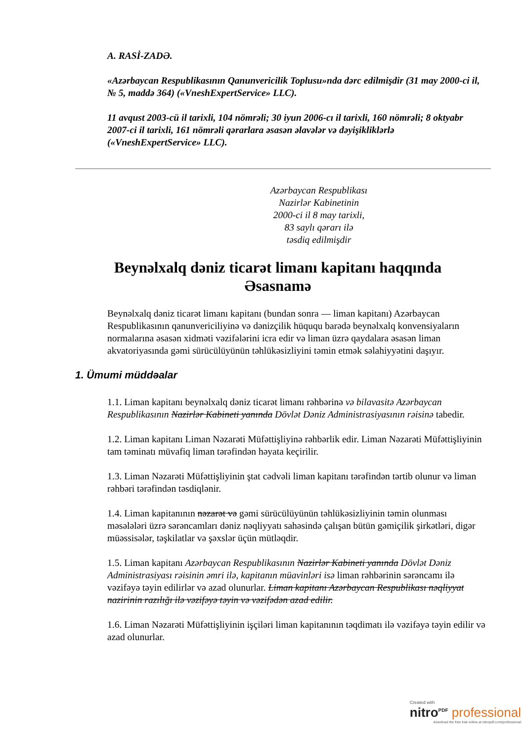A. RASİ-ZADƏ.
«Azərbaycan Respublikasının Qanunvericilik Toplusu»nda dərc edilmişdir (31 may 2000-ci il, № 5, maddə 364) («VneshExpertService» LLC).
11 avqust 2003-cü il tarixli, 104 nömrəli; 30 iyun 2006-cı il tarixli, 160 nömrəli; 8 oktyabr 2007-ci il tarixli, 161 nömrəli qərarlara əsasən əlavələr və dəyişikliklərlə («VneshExpertService» LLC).
Azərbaycan Respublikası
Nazirlər Kabinetinin
2000-ci il 8 may tarixli,
83 saylı qərarı ilə
təsdiq edilmişdir
Beynəlxalq dəniz ticarət limanı kapitanı haqqında Əsasnamə
Beynəlxalq dəniz ticarət limanı kapitanı (bundan sonra — liman kapitanı) Azərbaycan Respublikasının qanunvericiliyinə və dənizçilik hüququ barədə beynəlxalq konvensiyaların normalarına əsasən xidməti vəzifələrini icra edir və liman üzrə qaydalara əsasən liman akvatoriyasında gəmi sürücülüyünün təhlükəsizliyini təmin etmək səlahiyyətini daşıyır.
1. Ümumi müddəalar
1.1. Liman kapitanı beynəlxalq dəniz ticarət limanı rəhbərinə və bilavasitə Azərbaycan Respublikasının Nazirlər Kabineti yanında Dövlət Dəniz Administrasiyasının rəisinə tabedir.
1.2. Liman kapitanı Liman Nəzarəti Müfəttişliyinə rəhbərlik edir. Liman Nəzarəti Müfəttişliyinin tam təminatı müvafiq liman tərəfindən həyata keçirilir.
1.3. Liman Nəzarəti Müfəttişliyinin ştat cədvəli liman kapitanı tərəfindən tərtib olunur və liman rəhbəri tərəfindən təsdiqlənir.
1.4. Liman kapitanının nəzarət və gəmi sürücülüyünün təhlükəsizliyinin təmin olunması məsələləri üzrə sərəncamları dəniz nəqliyyatı sahəsində çalışan bütün gəmiçilik şirkətləri, digər müəssisələr, təşkilatlar və şəxslər üçün mütləqdir.
1.5. Liman kapitanı Azərbaycan Respublikasının Nazirlər Kabineti yanında Dövlət Dəniz Administrasiyası rəisinin əmri ilə, kapitanın müavinləri isə liman rəhbərinin sərəncamı ilə vəzifəyə təyin edilirlər və azad olunurlar. Liman kapitanı Azərbaycan Respublikası nəqliyyat nazirinin razılığı ilə vəzifəyə təyin və vəzifədən azad edilir.
1.6. Liman Nəzarəti Müfəttişliyinin işçiləri liman kapitanının təqdimatı ilə vəzifəyə təyin edilir və azad olunurlar.
Created with
nitro<sup>PDF</sup> professional
download the free trial online at nitropdf.com/professional